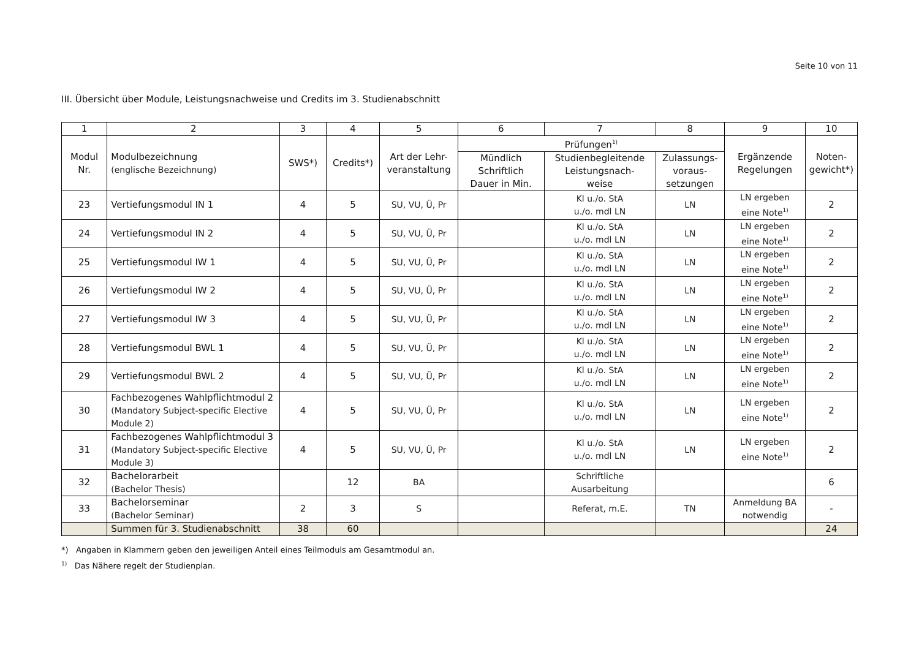Seite 10 von 11
III. Übersicht über Module, Leistungsnachweise und Credits im 3. Studienabschnitt
| 1 | 2 | 3 | 4 | 5 | 6 | 7 | 8 | 9 | 10 |
| --- | --- | --- | --- | --- | --- | --- | --- | --- | --- |
| Modul Nr. | Modulbezeichnung (englische Bezeichnung) | SWS*) | Credits*) | Art der Lehr- veranstaltung | Prüfungen<sup>1)</sup> | | | Ergänzende Regelungen | Noten- gewicht*) |
| | | | | | Mündlich Schriftlich Dauer in Min. | Studienbegleitende Leistungsnach- weise | Zulassungs- voraus- setzungen | | |
| 23 | Vertiefungsmodul IN 1 | 4 | 5 | SU, VU, Ü, Pr | | Kl u./o. StA u./o. mdl LN | LN | LN ergeben eine Note<sup>1)</sup> | 2 |
| 24 | Vertiefungsmodul IN 2 | 4 | 5 | SU, VU, Ü, Pr | | Kl u./o. StA u./o. mdl LN | LN | LN ergeben eine Note<sup>1)</sup> | 2 |
| 25 | Vertiefungsmodul IW 1 | 4 | 5 | SU, VU, Ü, Pr | | Kl u./o. StA u./o. mdl LN | LN | LN ergeben eine Note<sup>1)</sup> | 2 |
| 26 | Vertiefungsmodul IW 2 | 4 | 5 | SU, VU, Ü, Pr | | Kl u./o. StA u./o. mdl LN | LN | LN ergeben eine Note<sup>1)</sup> | 2 |
| 27 | Vertiefungsmodul IW 3 | 4 | 5 | SU, VU, Ü, Pr | | Kl u./o. StA u./o. mdl LN | LN | LN ergeben eine Note<sup>1)</sup> | 2 |
| 28 | Vertiefungsmodul BWL 1 | 4 | 5 | SU, VU, Ü, Pr | | Kl u./o. StA u./o. mdl LN | LN | LN ergeben eine Note<sup>1)</sup> | 2 |
| 29 | Vertiefungsmodul BWL 2 | 4 | 5 | SU, VU, Ü, Pr | | Kl u./o. StA u./o. mdl LN | LN | LN ergeben eine Note<sup>1)</sup> | 2 |
| 30 | Fachbezogenes Wahlpflichtmodul 2 (Mandatory Subject-specific Elective Module 2) | 4 | 5 | SU, VU, Ü, Pr | | Kl u./o. StA u./o. mdl LN | LN | LN ergeben eine Note<sup>1)</sup> | 2 |
| 31 | Fachbezogenes Wahlpflichtmodul 3 (Mandatory Subject-specific Elective Module 3) | 4 | 5 | SU, VU, Ü, Pr | | Kl u./o. StA u./o. mdl LN | LN | LN ergeben eine Note<sup>1)</sup> | 2 |
| 32 | Bachelorarbeit (Bachelor Thesis) | | 12 | BA | | Schriftliche Ausarbeitung | | | 6 |
| 33 | Bachelorseminar (Bachelor Seminar) | 2 | 3 | S | | Referat, m.E. | TN | Anmeldung BA notwendig | - |
| | Summen für 3. Studienabschnitt | 38 | 60 | | | | | | 24 |
*) Angaben in Klammern geben den jeweiligen Anteil eines Teilmoduls am Gesamtmodul an.
<sup>1)</sup> Das Nähere regelt der Studienplan.